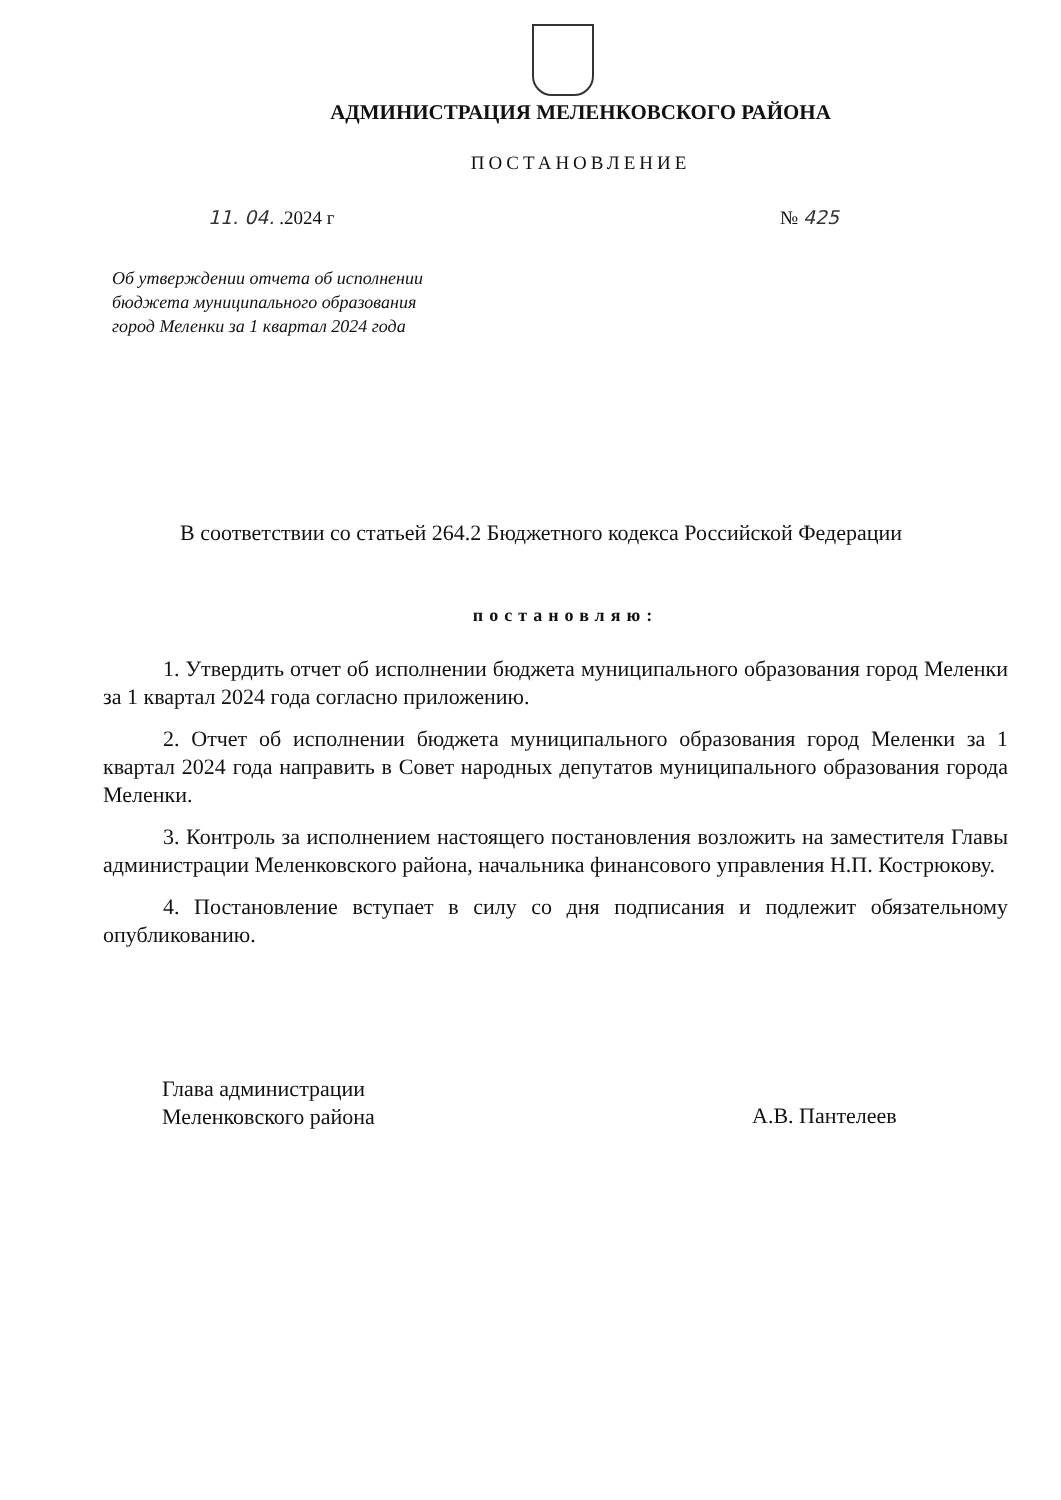АДМИНИСТРАЦИЯ МЕЛЕНКОВСКОГО РАЙОНА
ПОСТАНОВЛЕНИЕ
11. 04. .2024 г № 425
Об утверждении отчета об исполнении
бюджета муниципального образования
город Меленки за 1 квартал 2024 года
В соответствии со статьей 264.2 Бюджетного кодекса Российской Федерации
постановляю:
1. Утвердить отчет об исполнении бюджета муниципального образования город Меленки за 1 квартал 2024 года согласно приложению.
2. Отчет об исполнении бюджета муниципального образования город Меленки за 1 квартал 2024 года направить в Совет народных депутатов муниципального образования города Меленки.
3. Контроль за исполнением настоящего постановления возложить на заместителя Главы администрации Меленковского района, начальника финансового управления Н.П. Кострюкову.
4. Постановление вступает в силу со дня подписания и подлежит обязательному опубликованию.
Глава администрации
Меленковского района
А.В. Пантелеев